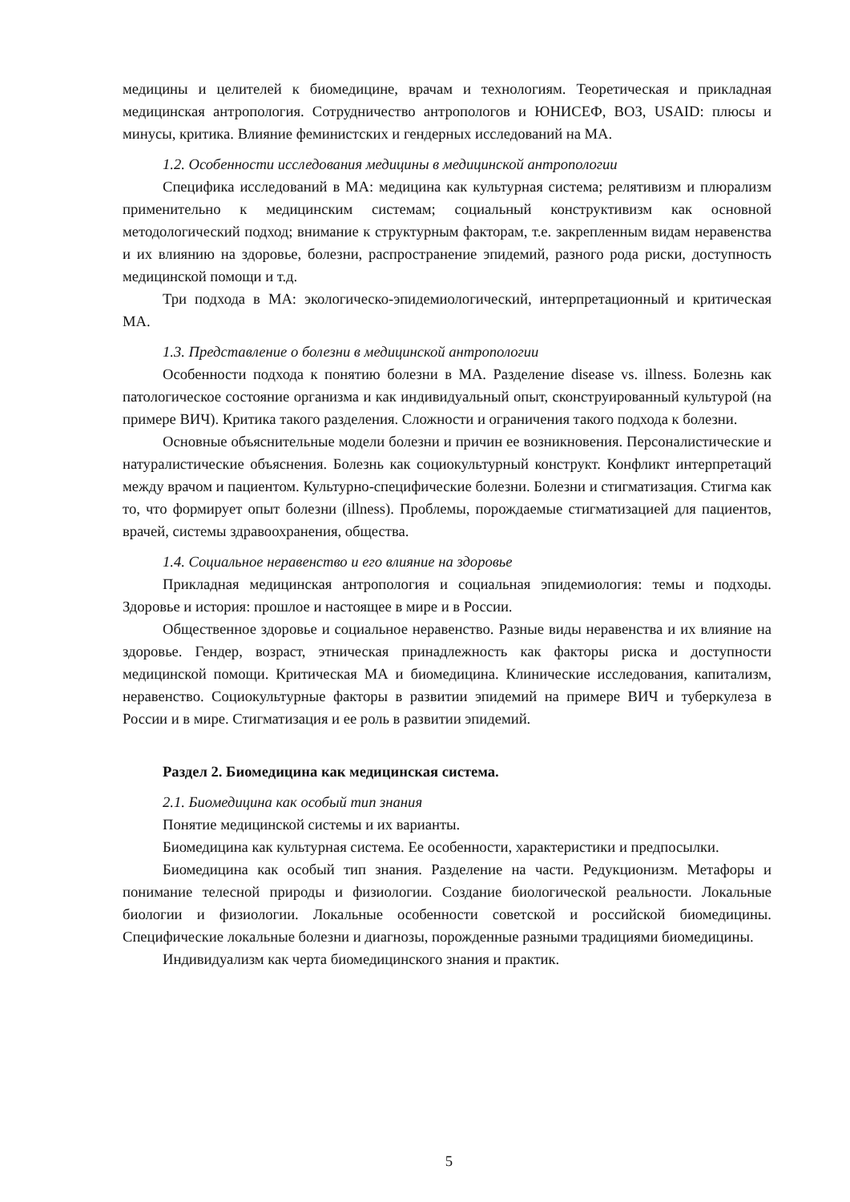медицины и целителей к биомедицине, врачам и технологиям. Теоретическая и прикладная медицинская антропология. Сотрудничество антропологов и ЮНИСЕФ, ВОЗ, USAID: плюсы и минусы, критика. Влияние феминистских и гендерных исследований на МА.
1.2. Особенности исследования медицины в медицинской антропологии
Специфика исследований в МА: медицина как культурная система; релятивизм и плюрализм применительно к медицинским системам; социальный конструктивизм как основной методологический подход; внимание к структурным факторам, т.е. закрепленным видам неравенства и их влиянию на здоровье, болезни, распространение эпидемий, разного рода риски, доступность медицинской помощи и т.д.
Три подхода в МА: экологическо-эпидемиологический, интерпретационный и критическая МА.
1.3. Представление о болезни в медицинской антропологии
Особенности подхода к понятию болезни в МА. Разделение disease vs. illness. Болезнь как патологическое состояние организма и как индивидуальный опыт, сконструированный культурой (на примере ВИЧ). Критика такого разделения. Сложности и ограничения такого подхода к болезни.
Основные объяснительные модели болезни и причин ее возникновения. Персоналистические и натуралистические объяснения. Болезнь как социокультурный конструкт. Конфликт интерпретаций между врачом и пациентом. Культурно-специфические болезни. Болезни и стигматизация. Стигма как то, что формирует опыт болезни (illness). Проблемы, порождаемые стигматизацией для пациентов, врачей, системы здравоохранения, общества.
1.4. Социальное неравенство и его влияние на здоровье
Прикладная медицинская антропология и социальная эпидемиология: темы и подходы. Здоровье и история: прошлое и настоящее в мире и в России.
Общественное здоровье и социальное неравенство. Разные виды неравенства и их влияние на здоровье. Гендер, возраст, этническая принадлежность как факторы риска и доступности медицинской помощи. Критическая МА и биомедицина. Клинические исследования, капитализм, неравенство. Социокультурные факторы в развитии эпидемий на примере ВИЧ и туберкулеза в России и в мире. Стигматизация и ее роль в развитии эпидемий.
Раздел 2. Биомедицина как медицинская система.
2.1. Биомедицина как особый тип знания
Понятие медицинской системы и их варианты.
Биомедицина как культурная система. Ее особенности, характеристики и предпосылки.
Биомедицина как особый тип знания. Разделение на части. Редукционизм. Метафоры и понимание телесной природы и физиологии. Создание биологической реальности. Локальные биологии и физиологии. Локальные особенности советской и российской биомедицины. Специфические локальные болезни и диагнозы, порожденные разными традициями биомедицины.
Индивидуализм как черта биомедицинского знания и практик.
5